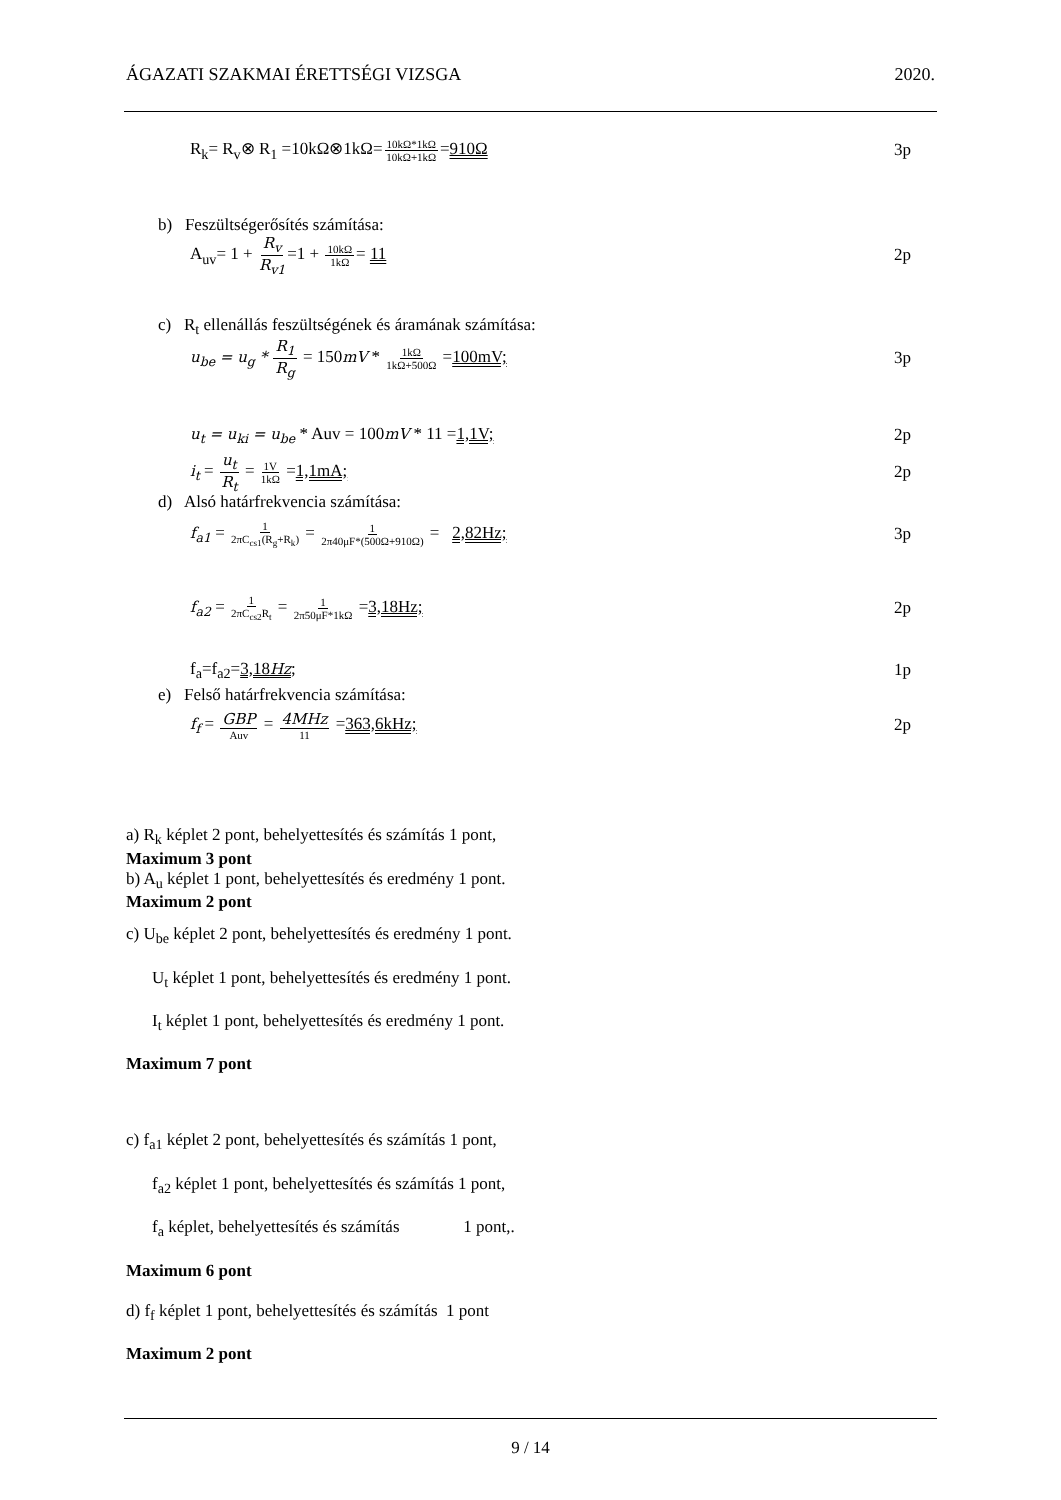ÁGAZATI SZAKMAI ÉRETTSÉGI VIZSGA 2020.
R<sub>k</sub>= R<sub>v</sub>⊗ R<sub>1</sub> =10kΩ⊗1kΩ=10kΩ*1kΩ 10kΩ+1kΩ=910Ω 3p
b) Feszültségerősítés számítása:
A<sub>uv</sub>= 1 + R<sub>v</sub> R<sub>v1</sub>=1 + 10kΩ 1kΩ= 11 2p
c) R<sub>t</sub> ellenállás feszültségének és áramának számítása:
u<sub>be</sub> = u<sub>g</sub> * R<sub>1</sub> R<sub>g</sub> = 150mV * 1kΩ 1kΩ+500Ω =100mV; 3p
u<sub>t</sub> = u<sub>ki</sub> = u<sub>be</sub> * Auv = 100mV * 11 =1,1V; 2p
i<sub>t</sub> = u<sub>t</sub> R<sub>t</sub> = 1V 1kΩ =1,1mA; 2p
d) Alsó határfrekvencia számítása:
f<sub>a1</sub> = 1 2πC<sub>cs1</sub>(R<sub>g</sub>+R<sub>k</sub>) = 1 2π40μF*(500Ω+910Ω) = 2,82Hz; 3p
f<sub>a2</sub> = 1 2πC<sub>cs2</sub>R<sub>t</sub> = 1 2π50μF*1kΩ =3,18Hz; 2p
f<sub>a</sub>=f<sub>a2</sub>=3,18Hz; 1p
e) Felső határfrekvencia számítása:
f<sub>f</sub> = GBP Auv = 4MHz 11 =363,6kHz; 2p
a) R<sub>k</sub> képlet 2 pont, behelyettesítés és számítás 1 pont,
Maximum 3 pont
b) A<sub>u</sub> képlet 1 pont, behelyettesítés és eredmény 1 pont.
Maximum 2 pont
c) U<sub>be</sub> képlet 2 pont, behelyettesítés és eredmény 1 pont.
U<sub>t</sub> képlet 1 pont, behelyettesítés és eredmény 1 pont.
I<sub>t</sub> képlet 1 pont, behelyettesítés és eredmény 1 pont.
Maximum 7 pont
c) f<sub>a1</sub> képlet 2 pont, behelyettesítés és számítás 1 pont,
f<sub>a2</sub> képlet 1 pont, behelyettesítés és számítás 1 pont,
f<sub>a</sub> képlet, behelyettesítés és számítás 1 pont,.
Maximum 6 pont
d) f<sub>f</sub> képlet 1 pont, behelyettesítés és számítás 1 pont
Maximum 2 pont
9 / 14